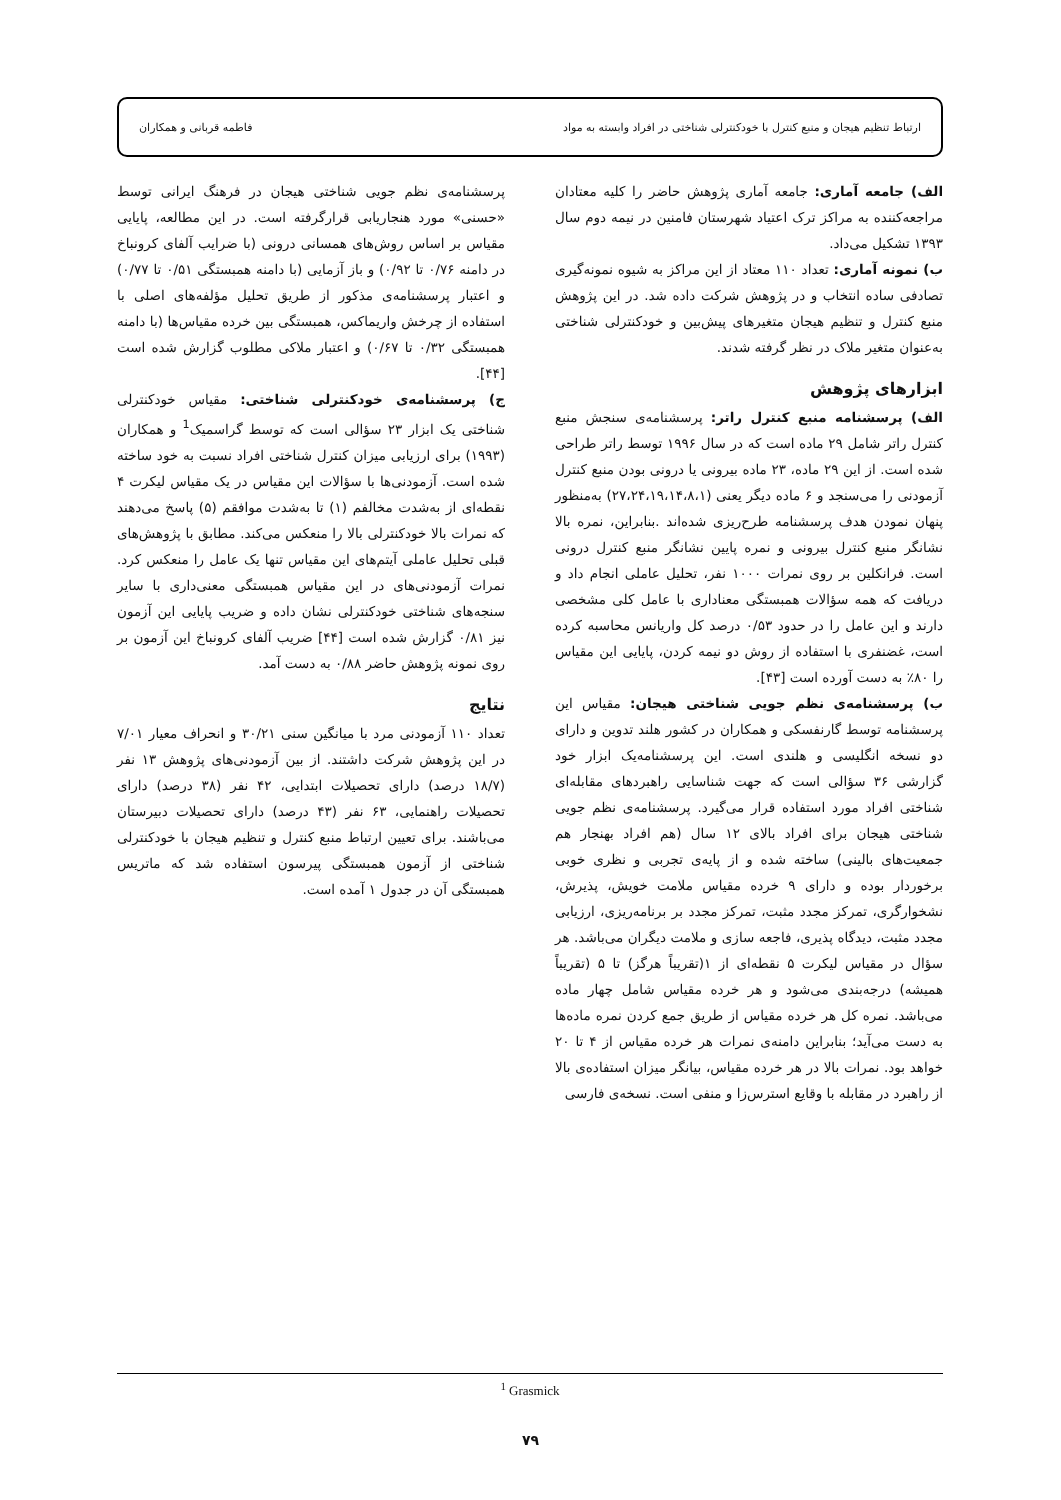ارتباط تنظیم هیجان و منبع کنترل با خودکنترلی شناختی در افراد وابسته به مواد فاطمه قربانی و همکاران
الف) جامعه آماری: جامعه آماری پژوهش حاضر را کلیه معتادان مراجعه‌کننده به مراکز ترک اعتیاد شهرستان فامنین در نیمه دوم سال ۱۳۹۳ تشکیل می‌داد.
ب) نمونه آماری: تعداد ۱۱۰ معتاد از این مراکز به شیوه نمونه‌گیری تصادفی ساده انتخاب و در پژوهش شرکت داده شد. در این پژوهش منبع کنترل و تنظیم هیجان متغیرهای پیش‌بین و خودکنترلی شناختی به‌عنوان متغیر ملاک در نظر گرفته شدند.
ابزارهای پژوهش
الف) پرسشنامه منبع کنترل راتر: پرسشنامه‌ی سنجش منبع کنترل راتر شامل ۲۹ ماده است که در سال ۱۹۹۶ توسط راتر طراحی شده است. از این ۲۹ ماده، ۲۳ ماده بیرونی یا درونی بودن منبع کنترل آزمودنی را می‌سنجد و ۶ ماده دیگر یعنی (۲۷،۲۴،۱۹،۱۴،۸،۱) به‌منظور پنهان نمودن هدف پرسشنامه طرح‌ریزی شده‌اند .بنابراین، نمره بالا نشانگر منبع کنترل بیرونی و نمره پایین نشانگر منبع کنترل درونی است. فرانکلین بر روی نمرات ۱۰۰۰ نفر، تحلیل عاملی انجام داد و دریافت که همه سؤالات همبستگی معناداری با عامل کلی مشخصی دارند و این عامل را در حدود ۰/۵۳ درصد کل واریانس محاسبه کرده است، غضنفری با استفاده از روش دو نیمه کردن، پایایی این مقیاس را ۸۰٪ به دست آورده است [۴۳].
ب) پرسشنامه‌ی نظم جویی شناختی هیجان: مقیاس این پرسشنامه توسط گارنفسکی و همکاران در کشور هلند تدوین و دارای دو نسخه انگلیسی و هلندی است. این پرسشنامه‌یک ابزار خود گزارشی ۳۶ سؤالی است که جهت شناسایی راهبردهای مقابله‌ای شناختی افراد مورد استفاده قرار می‌گیرد. پرسشنامه‌ی نظم جویی شناختی هیجان برای افراد بالای ۱۲ سال (هم افراد بهنجار هم جمعیت‌های بالینی) ساخته شده و از پایه‌ی تجربی و نظری خوبی برخوردار بوده و دارای ۹ خرده مقیاس ملامت خویش، پذیرش، نشخوارگری، تمرکز مجدد مثبت، تمرکز مجدد بر برنامه‌ریزی، ارزیابی مجدد مثبت، دیدگاه پذیری، فاجعه سازی و ملامت دیگران می‌باشد. هر سؤال در مقیاس لیکرت ۵ نقطه‌ای از ۱(تقریباً هرگز) تا ۵ (تقریباً همیشه) درجه‌بندی می‌شود و هر خرده مقیاس شامل چهار ماده می‌باشد. نمره کل هر خرده مقیاس از طریق جمع کردن نمره ماده‌ها به دست می‌آید؛ بنابراین دامنه‌ی نمرات هر خرده مقیاس از ۴ تا ۲۰ خواهد بود. نمرات بالا در هر خرده مقیاس، بیانگر میزان استفاده‌ی بالا از راهبرد در مقابله با وقایع استرس‌زا و منفی است. نسخه‌ی فارسی
پرسشنامه‌ی نظم جویی شناختی هیجان در فرهنگ ایرانی توسط «حسنی» مورد هنجاریابی قرارگرفته است. در این مطالعه، پایایی مقیاس بر اساس روش‌های همسانی درونی (با ضرایب آلفای کرونباخ در دامنه ۰/۷۶ تا ۰/۹۲) و باز آزمایی (با دامنه همبستگی ۰/۵۱ تا ۰/۷۷) و اعتبار پرسشنامه‌ی مذکور از طریق تحلیل مؤلفه‌های اصلی با استفاده از چرخش واریماکس، همبستگی بین خرده مقیاس‌ها (با دامنه همبستگی ۰/۳۲ تا ۰/۶۷) و اعتبار ملاکی مطلوب گزارش شده است [۴۴].
ج) پرسشنامه‌ی خودکنترلی شناختی: مقیاس خودکنترلی شناختی یک ابزار ۲۳ سؤالی است که توسط گراسمیک<sup>1</sup> و همکاران (۱۹۹۳) برای ارزیابی میزان کنترل شناختی افراد نسبت به خود ساخته شده است. آزمودنی‌ها با سؤالات این مقیاس در یک مقیاس لیکرت ۴ نقطه‌ای از به‌شدت مخالفم (۱) تا به‌شدت موافقم (۵) پاسخ می‌دهند که نمرات بالا خودکنترلی بالا را منعکس می‌کند. مطابق با پژوهش‌های قبلی تحلیل عاملی آیتم‌های این مقیاس تنها یک عامل را منعکس کرد. نمرات آزمودنی‌های در این مقیاس همبستگی معنی‌داری با سایر سنجه‌های شناختی خودکنترلی نشان داده و ضریب پایایی این آزمون نیز ۰/۸۱ گزارش شده است [۴۴] ضریب آلفای کرونباخ این آزمون بر روی نمونه پژوهش حاضر ۰/۸۸ به دست آمد.
نتایج
تعداد ۱۱۰ آزمودنی مرد با میانگین سنی ۳۰/۲۱ و انحراف معیار ۷/۰۱ در این پژوهش شرکت داشتند. از بین آزمودنی‌های پژوهش ۱۳ نفر (۱۸/۷ درصد) دارای تحصیلات ابتدایی، ۴۲ نفر (۳۸ درصد) دارای تحصیلات راهنمایی، ۶۳ نفر (۴۳ درصد) دارای تحصیلات دبیرستان می‌باشند. برای تعیین ارتباط منبع کنترل و تنظیم هیجان با خودکنترلی شناختی از آزمون همبستگی پیرسون استفاده شد که ماتریس همبستگی آن در جدول ۱ آمده است.
<sup>1</sup> Grasmick
۷۹